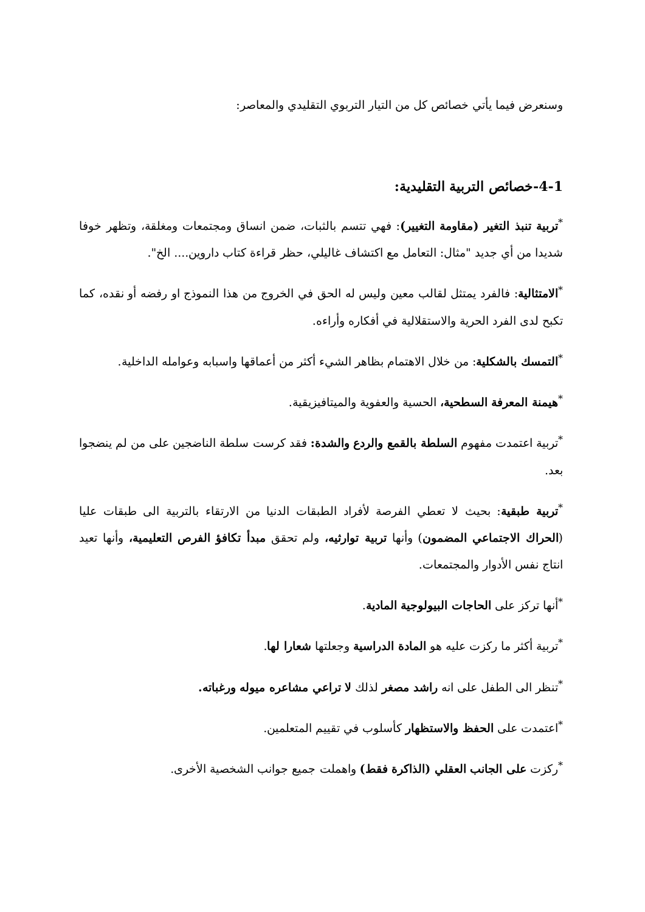وسنعرض فيما يأتي خصائص كل من التيار التربوي التقليدي والمعاصر:
4-1-خصائص التربية التقليدية:
<sup>*</sup> تربية تنبذ التغير (مقاومة التغيير): فهي تتسم بالثبات، ضمن انساق ومجتمعات ومغلقة، وتظهر خوفا شديدا من أي جديد "مثال: التعامل مع اكتشاف غاليلي، حظر قراءة كتاب داروين.... الخ".
<sup>*</sup> الامتثالية: فالفرد يمتثل لقالب معين وليس له الحق في الخروج من هذا النموذج او رفضه أو نقده، كما تكبح لدى الفرد الحرية والاستقلالية في أفكاره وأراءه.
<sup>*</sup> التمسك بالشكلية: من خلال الاهتمام بظاهر الشيء أكثر من أعماقها واسبابه وعوامله الداخلية.
<sup>*</sup> هيمنة المعرفة السطحية، الحسية والعفوية والميتافيزيقية.
<sup>*</sup> تربية اعتمدت مفهوم السلطة بالقمع والردع والشدة: فقد كرست سلطة الناضجين على من لم ينضجوا بعد.
<sup>*</sup> تربية طبقية: بحيث لا تعطي الفرصة لأفراد الطبقات الدنيا من الارتقاء بالتربية الى طبقات عليا (الحراك الاجتماعي المضمون) وأنها تربية توارثيه، ولم تحقق مبدأ تكافؤ الفرص التعليمية، وأنها تعيد انتاج نفس الأدوار والمجتمعات.
<sup>*</sup> أنها تركز على الحاجات البيولوجية المادية.
<sup>*</sup> تربية أكثر ما ركزت عليه هو المادة الدراسية وجعلتها شعارا لها.
<sup>*</sup> تنظر الى الطفل على انه راشد مصغر لذلك لا تراعي مشاعره ميوله ورغباته.
<sup>*</sup> اعتمدت على الحفظ والاستظهار كأسلوب في تقييم المتعلمين.
<sup>*</sup> ركزت على الجانب العقلي (الذاكرة فقط) واهملت جميع جوانب الشخصية الأخرى.